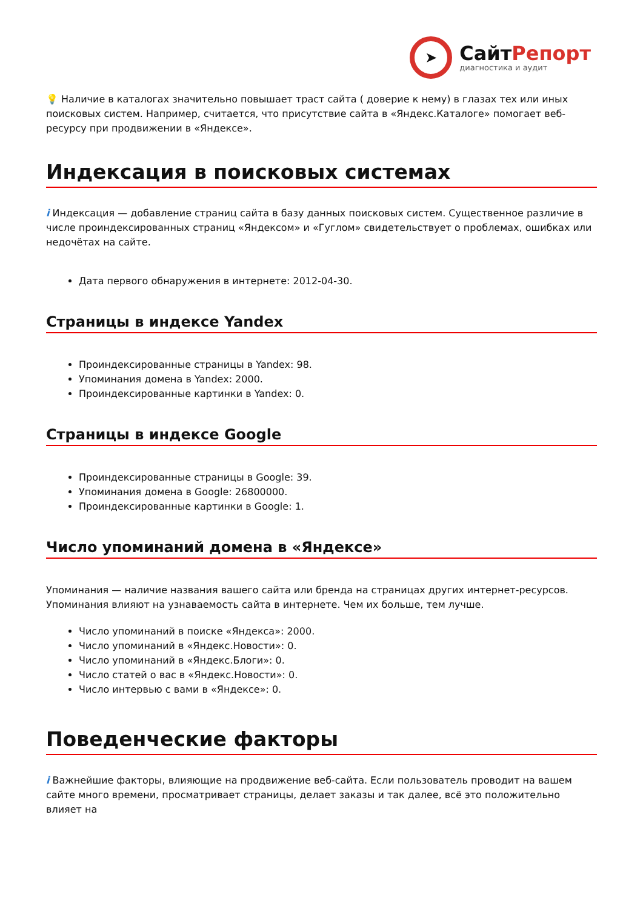➤
СайтРепорт
диагностика и аудит
💡 Наличие в каталогах значительно повышает траст сайта ( доверие к нему) в глазах тех или иных поисковых систем. Например, считается, что присутствие сайта в «Яндекс.Каталоге» помогает веб-ресурсу при продвижении в «Яндексе».
Индексация в поисковых системах
i Индексация — добавление страниц сайта в базу данных поисковых систем. Существенное различие в числе проиндексированных страниц «Яндексом» и «Гуглом» свидетельствует о проблемах, ошибках или недочётах на сайте.
Дата первого обнаружения в интернете: 2012-04-30.
Страницы в индексе Yandex
Проиндексированные страницы в Yandex: 98.
Упоминания домена в Yandex: 2000.
Проиндексированные картинки в Yandex: 0.
Страницы в индексе Google
Проиндексированные страницы в Google: 39.
Упоминания домена в Google: 26800000.
Проиндексированные картинки в Google: 1.
Число упоминаний домена в «Яндексе»
Упоминания — наличие названия вашего сайта или бренда на страницах других интернет-ресурсов. Упоминания влияют на узнаваемость сайта в интернете. Чем их больше, тем лучше.
Число упоминаний в поиске «Яндекса»: 2000.
Число упоминаний в «Яндекс.Новости»: 0.
Число упоминаний в «Яндекс.Блоги»: 0.
Число статей о вас в «Яндекс.Новости»: 0.
Число интервью с вами в «Яндексе»: 0.
Поведенческие факторы
i Важнейшие факторы, влияющие на продвижение веб-сайта. Если пользователь проводит на вашем сайте много времени, просматривает страницы, делает заказы и так далее, всё это положительно влияет на